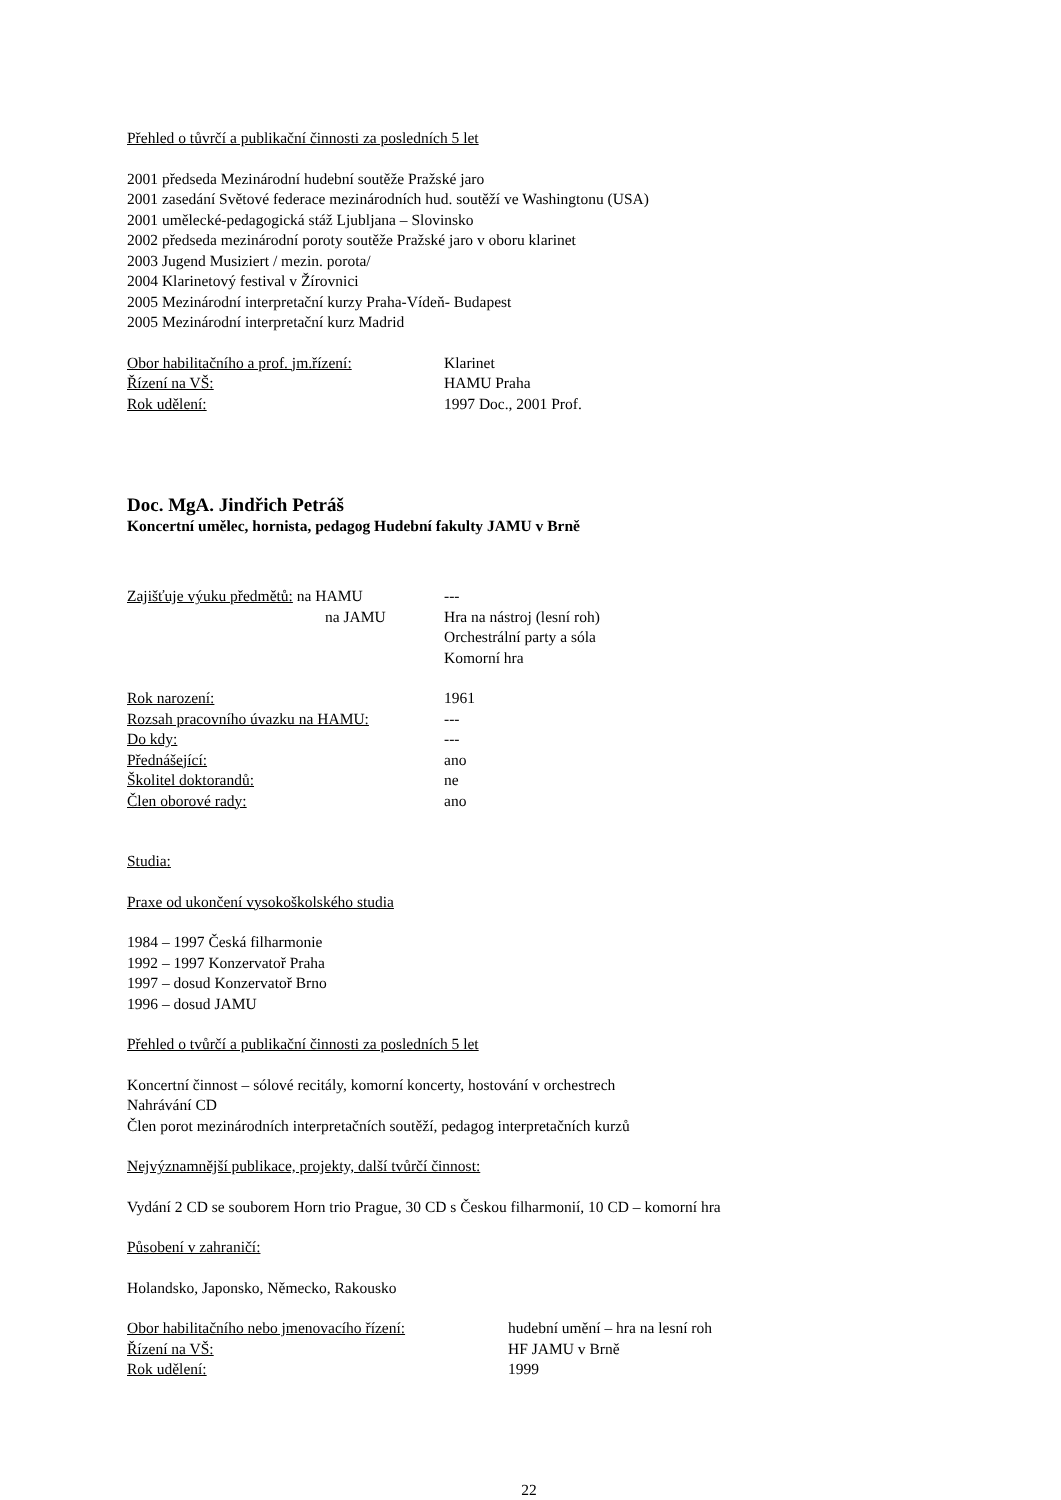Přehled o tůvrčí a publikační činnosti za posledních 5 let
2001 předseda Mezinárodní hudební soutěže Pražské jaro
2001 zasedání Světové federace mezinárodních hud. soutěží ve Washingtonu (USA)
2001 umělecké-pedagogická stáž Ljubljana – Slovinsko
2002 předseda mezinárodní poroty soutěže Pražské jaro v oboru klarinet
2003 Jugend Musiziert / mezin. porota/
2004 Klarinetový festival v Žírovnici
2005 Mezinárodní interpretační kurzy Praha-Vídeň- Budapest
2005 Mezinárodní interpretační kurz Madrid
Obor habilitačního a prof. jm.řízení:
Klarinet
Řízení na VŠ: HAMU Praha
Rok udělení: 1997 Doc., 2001 Prof.
Doc. MgA. Jindřich Petráš
Koncertní umělec, hornista, pedagog Hudební fakulty JAMU v Brně
Zajišťuje výuku předmětů: na HAMU ---
na JAMU Hra na nástroj (lesní roh)
Orchestrální party a sóla
Komorní hra
Rok narození: 1961
Rozsah pracovního úvazku na HAMU: ---
Do kdy: ---
Přednášející: ano
Školitel doktorandů: ne
Člen oborové rady: ano
Studia:
Praxe od ukončení vysokoškolského studia
1984 – 1997 Česká filharmonie
1992 – 1997 Konzervatoř Praha
1997 – dosud Konzervatoř Brno
1996 – dosud JAMU
Přehled o tvůrčí a publikační činnosti za posledních 5 let
Koncertní činnost – sólové recitály, komorní koncerty, hostování v orchestrech
Nahrávání CD
Člen porot mezinárodních interpretačních soutěží, pedagog interpretačních kurzů
Nejvýznamnější publikace, projekty, další tvůrčí činnost:
Vydání 2 CD se souborem Horn trio Prague, 30 CD s Českou filharmonií, 10 CD – komorní hra
Působení v zahraničí:
Holandsko, Japonsko, Německo, Rakousko
Obor habilitačního nebo jmenovacího řízení:
hudební umění – hra na lesní roh
Řízení na VŠ: HF JAMU v Brně
Rok udělení: 1999
22